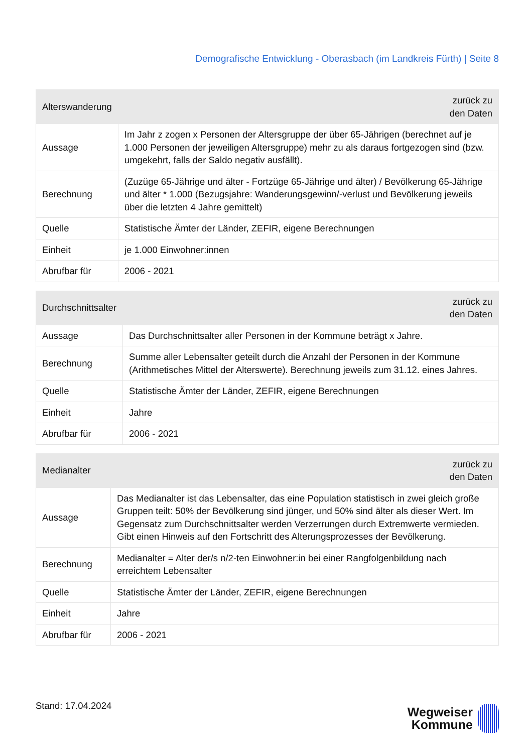Demografische Entwicklung - Oberasbach (im Landkreis Fürth) | Seite 8
| Alterswanderung | zurück zu den Daten |
| --- | --- |
| Aussage | Im Jahr z zogen x Personen der Altersgruppe der über 65-Jährigen (berechnet auf je 1.000 Personen der jeweiligen Altersgruppe) mehr zu als daraus fortgezogen sind (bzw. umgekehrt, falls der Saldo negativ ausfällt). |
| Berechnung | (Zuzüge 65-Jährige und älter - Fortzüge 65-Jährige und älter) / Bevölkerung 65-Jährige und älter * 1.000 (Bezugsjahre: Wanderungsgewinn/-verlust und Bevölkerung jeweils über die letzten 4 Jahre gemittelt) |
| Quelle | Statistische Ämter der Länder, ZEFIR, eigene Berechnungen |
| Einheit | je 1.000 Einwohner:innen |
| Abrufbar für | 2006 - 2021 |
| Durchschnittsalter | zurück zu den Daten |
| --- | --- |
| Aussage | Das Durchschnittsalter aller Personen in der Kommune beträgt x Jahre. |
| Berechnung | Summe aller Lebensalter geteilt durch die Anzahl der Personen in der Kommune (Arithmetisches Mittel der Alterswerte). Berechnung jeweils zum 31.12. eines Jahres. |
| Quelle | Statistische Ämter der Länder, ZEFIR, eigene Berechnungen |
| Einheit | Jahre |
| Abrufbar für | 2006 - 2021 |
| Medianalter | zurück zu den Daten |
| --- | --- |
| Aussage | Das Medianalter ist das Lebensalter, das eine Population statistisch in zwei gleich große Gruppen teilt: 50% der Bevölkerung sind jünger, und 50% sind älter als dieser Wert. Im Gegensatz zum Durchschnittsalter werden Verzerrungen durch Extremwerte vermieden. Gibt einen Hinweis auf den Fortschritt des Alterungsprozesses der Bevölkerung. |
| Berechnung | Medianalter = Alter der/s n/2-ten Einwohner:in bei einer Rangfolgenbildung nach erreichtem Lebensalter |
| Quelle | Statistische Ämter der Länder, ZEFIR, eigene Berechnungen |
| Einheit | Jahre |
| Abrufbar für | 2006 - 2021 |
Stand: 17.04.2024
Wegweiser
Kommune